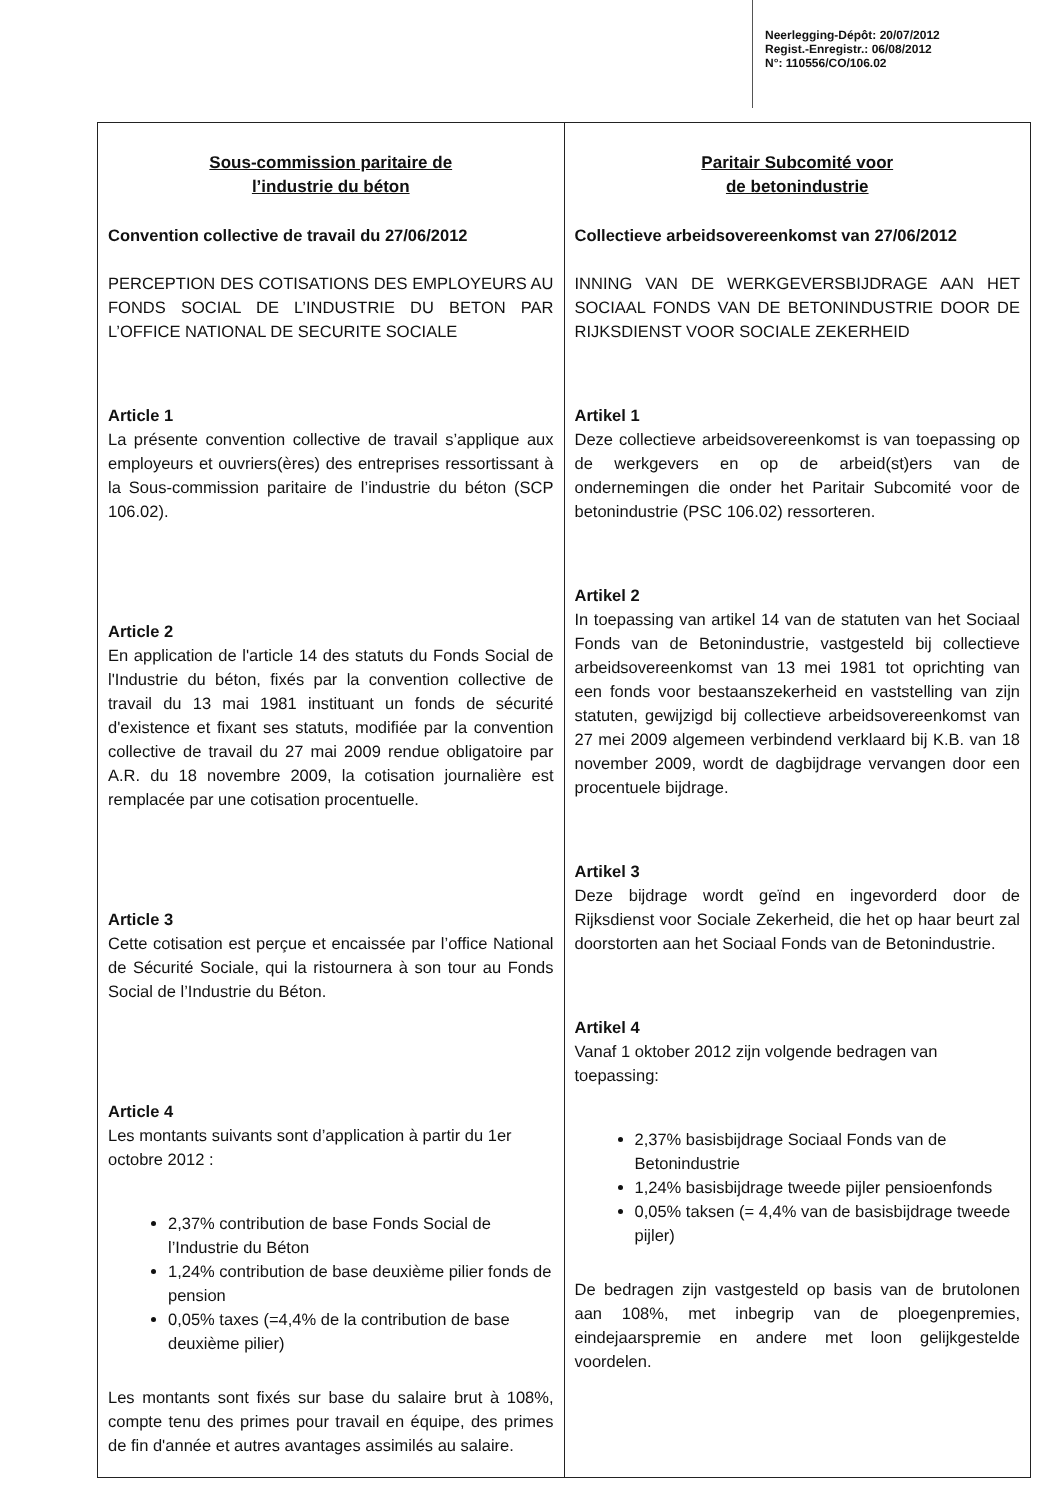Neerlegging-Dépôt: 20/07/2012
Regist.-Enregistr.: 06/08/2012
N°: 110556/CO/106.02
| Sous-commission paritaire de l’industrie du béton Convention collective de travail du 27/06/2012 PERCEPTION DES COTISATIONS DES EMPLOYEURS AU FONDS SOCIAL DE L’INDUSTRIE DU BETON PAR L’OFFICE NATIONAL DE SECURITE SOCIALE Article 1 La présente convention collective de travail s’applique aux employeurs et ouvriers(ères) des entreprises ressortissant à la Sous-commission paritaire de l’industrie du béton (SCP 106.02). Article 2 En application de l'article 14 des statuts du Fonds Social de l'Industrie du béton, fixés par la convention collective de travail du 13 mai 1981 instituant un fonds de sécurité d'existence et fixant ses statuts, modifiée par la convention collective de travail du 27 mai 2009 rendue obligatoire par A.R. du 18 novembre 2009, la cotisation journalière est remplacée par une cotisation procentuelle. Article 3 Cette cotisation est perçue et encaissée par l’office National de Sécurité Sociale, qui la ristournera à son tour au Fonds Social de l’Industrie du Béton. Article 4 Les montants suivants sont d’application à partir du 1er octobre 2012 : 2,37% contribution de base Fonds Social de l’Industrie du Béton 1,24% contribution de base deuxième pilier fonds de pension 0,05% taxes (=4,4% de la contribution de base deuxième pilier) Les montants sont fixés sur base du salaire brut à 108%, compte tenu des primes pour travail en équipe, des primes de fin d'année et autres avantages assimilés au salaire. | Paritair Subcomité voor de betonindustrie Collectieve arbeidsovereenkomst van 27/06/2012 INNING VAN DE WERKGEVERSBIJDRAGE AAN HET SOCIAAL FONDS VAN DE BETONINDUSTRIE DOOR DE RIJKSDIENST VOOR SOCIALE ZEKERHEID Artikel 1 Deze collectieve arbeidsovereenkomst is van toepassing op de werkgevers en op de arbeid(st)ers van de ondernemingen die onder het Paritair Subcomité voor de betonindustrie (PSC 106.02) ressorteren. Artikel 2 In toepassing van artikel 14 van de statuten van het Sociaal Fonds van de Betonindustrie, vastgesteld bij collectieve arbeidsovereenkomst van 13 mei 1981 tot oprichting van een fonds voor bestaanszekerheid en vaststelling van zijn statuten, gewijzigd bij collectieve arbeidsovereenkomst van 27 mei 2009 algemeen verbindend verklaard bij K.B. van 18 november 2009, wordt de dagbijdrage vervangen door een procentuele bijdrage. Artikel 3 Deze bijdrage wordt geïnd en ingevorderd door de Rijksdienst voor Sociale Zekerheid, die het op haar beurt zal doorstorten aan het Sociaal Fonds van de Betonindustrie. Artikel 4 Vanaf 1 oktober 2012 zijn volgende bedragen van toepassing: 2,37% basisbijdrage Sociaal Fonds van de Betonindustrie 1,24% basisbijdrage tweede pijler pensioenfonds 0,05% taksen (= 4,4% van de basisbijdrage tweede pijler) De bedragen zijn vastgesteld op basis van de brutolonen aan 108%, met inbegrip van de ploegenpremies, eindejaarspremie en andere met loon gelijkgestelde voordelen. |